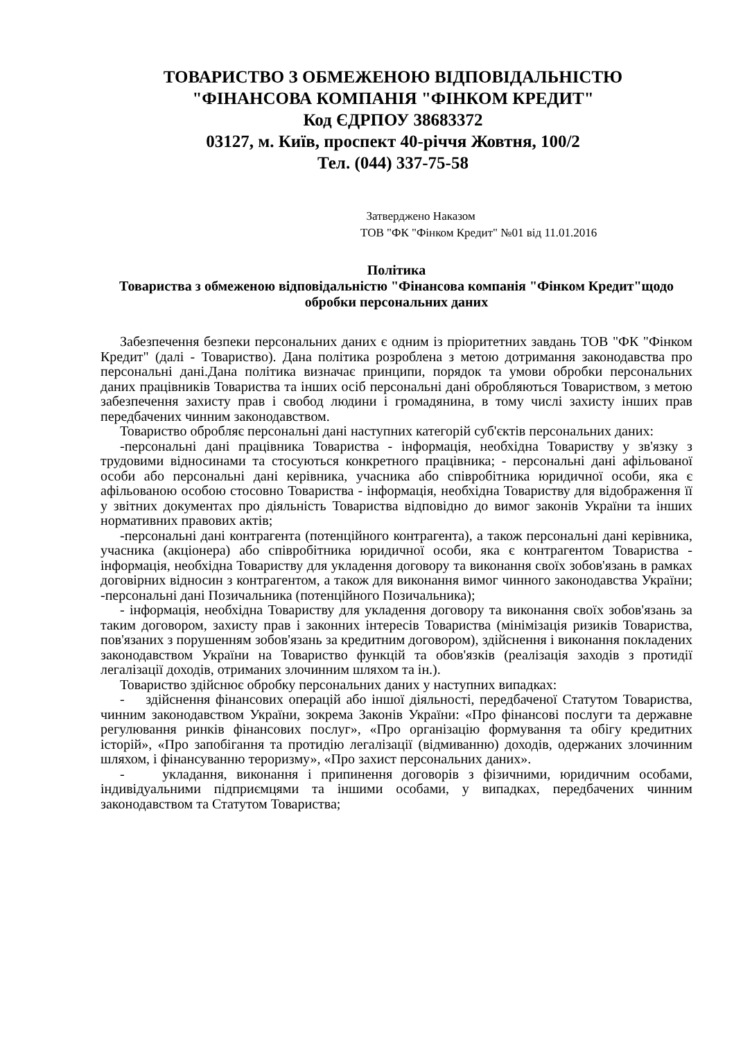ТОВАРИСТВО З ОБМЕЖЕНОЮ ВІДПОВІДАЛЬНІСТЮ
"ФІНАНСОВА КОМПАНІЯ "ФІНКОМ КРЕДИТ"
Код ЄДРПОУ 38683372
03127, м. Київ, проспект 40-річчя Жовтня, 100/2
Тел. (044) 337-75-58
Затверджено Наказом
ТОВ "ФК "Фінком Кредит" №01 від 11.01.2016
Політика
Товариства з обмеженою відповідальністю "Фінансова компанія "Фінком Кредит"щодо обробки персональних даних
Забезпечення безпеки персональних даних є одним із пріоритетних завдань ТОВ "ФК "Фінком Кредит" (далі - Товариство). Дана політика розроблена з метою дотримання законодавства про персональні дані.Дана політика визначає принципи, порядок та умови обробки персональних даних працівників Товариства та інших осіб персональні дані обробляються Товариством, з метою забезпечення захисту прав і свобод людини і громадянина, в тому числі захисту інших прав передбачених чинним законодавством.
Товариство обробляє персональні дані наступних категорій суб'єктів персональних даних:
-персональні дані працівника Товариства - інформація, необхідна Товариству у зв'язку з трудовими відносинами та стосуються конкретного працівника; - персональні дані афільованої особи або персональні дані керівника, учасника або співробітника юридичної особи, яка є афільованою особою стосовно Товариства - інформація, необхідна Товариству для відображення її у звітних документах про діяльність Товариства відповідно до вимог законів України та інших нормативних правових актів;
-персональні дані контрагента (потенційного контрагента), а також персональні дані керівника, учасника (акціонера) або співробітника юридичної особи, яка є контрагентом Товариства - інформація, необхідна Товариству для укладення договору та виконання своїх зобов'язань в рамках договірних відносин з контрагентом, а також для виконання вимог чинного законодавства України; -персональні дані Позичальника (потенційного Позичальника);
- інформація, необхідна Товариству для укладення договору та виконання своїх зобов'язань за таким договором, захисту прав і законних інтересів Товариства (мінімізація ризиків Товариства, пов'язаних з порушенням зобов'язань за кредитним договором), здійснення і виконання покладених законодавством України на Товариство функцій та обов'язків (реалізація заходів з протидії легалізації доходів, отриманих злочинним шляхом та ін.).
Товариство здійснює обробку персональних даних у наступних випадках:
- здійснення фінансових операцій або іншої діяльності, передбаченої Статутом Товариства, чинним законодавством України, зокрема Законів України: «Про фінансові послуги та державне регулювання ринків фінансових послуг», «Про організацію формування та обігу кредитних історій», «Про запобігання та протидію легалізації (відмиванню) доходів, одержаних злочинним шляхом, і фінансуванню тероризму», «Про захист персональних даних».
- укладання, виконання і припинення договорів з фізичними, юридичним особами, індивідуальними підприємцями та іншими особами, у випадках, передбачених чинним законодавством та Статутом Товариства;